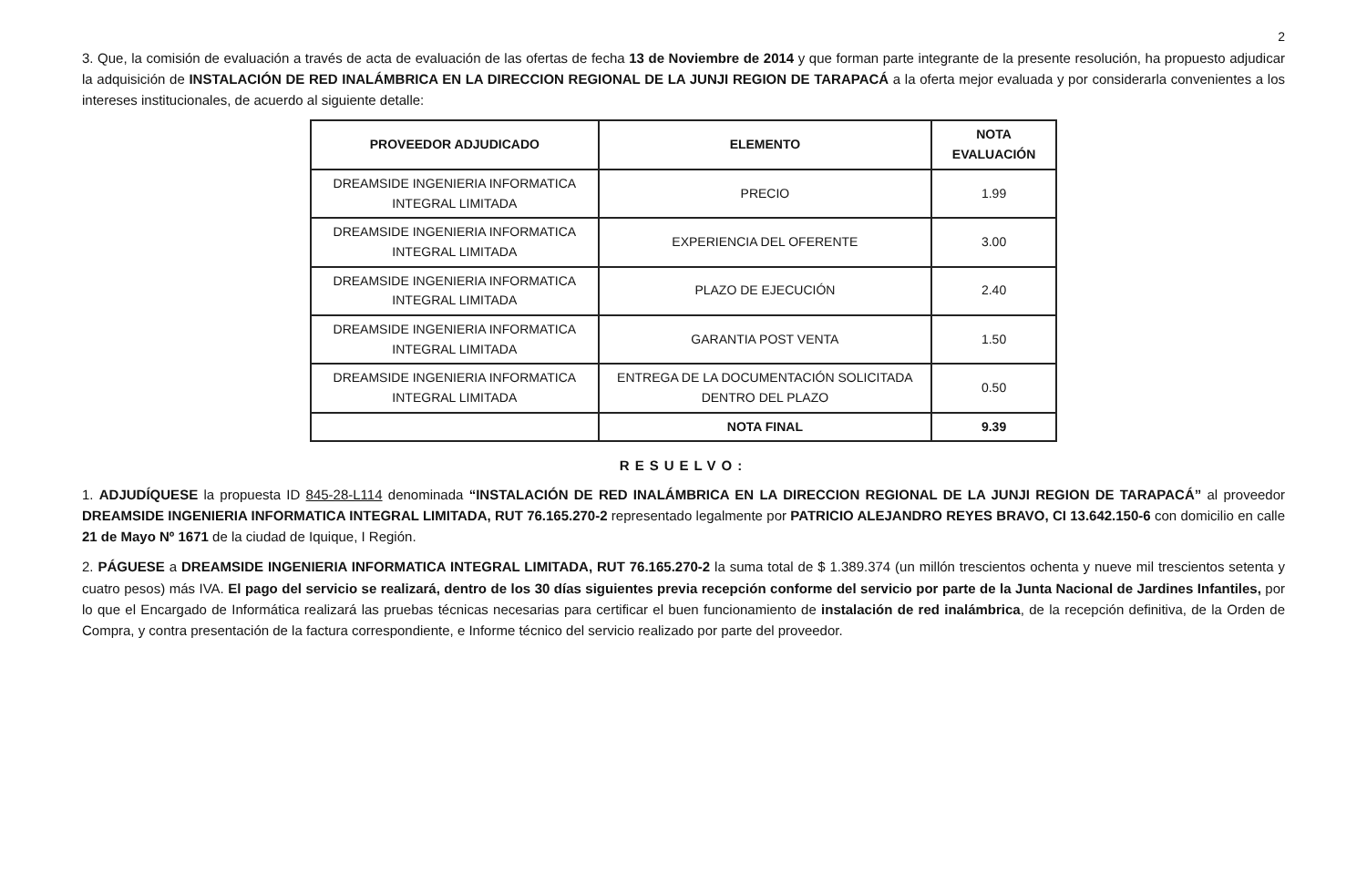2
3. Que, la comisión de evaluación a través de acta de evaluación de las ofertas de fecha 13 de Noviembre de 2014 y que forman parte integrante de la presente resolución, ha propuesto adjudicar la adquisición de INSTALACIÓN DE RED INALÁMBRICA EN LA DIRECCION REGIONAL DE LA JUNJI REGION DE TARAPACÁ a la oferta mejor evaluada y por considerarla convenientes a los intereses institucionales, de acuerdo al siguiente detalle:
| PROVEEDOR ADJUDICADO | ELEMENTO | NOTA EVALUACIÓN |
| --- | --- | --- |
| DREAMSIDE INGENIERIA INFORMATICA INTEGRAL LIMITADA | PRECIO | 1.99 |
| DREAMSIDE INGENIERIA INFORMATICA INTEGRAL LIMITADA | EXPERIENCIA DEL OFERENTE | 3.00 |
| DREAMSIDE INGENIERIA INFORMATICA INTEGRAL LIMITADA | PLAZO DE EJECUCIÓN | 2.40 |
| DREAMSIDE INGENIERIA INFORMATICA INTEGRAL LIMITADA | GARANTIA POST VENTA | 1.50 |
| DREAMSIDE INGENIERIA INFORMATICA INTEGRAL LIMITADA | ENTREGA DE LA DOCUMENTACIÓN SOLICITADA DENTRO DEL PLAZO | 0.50 |
| | NOTA FINAL | 9.39 |
RESUELVO:
1. ADJUDÍQUESE la propuesta ID 845-28-L114 denominada “INSTALACIÓN DE RED INALÁMBRICA EN LA DIRECCION REGIONAL DE LA JUNJI REGION DE TARAPACÁ” al proveedor DREAMSIDE INGENIERIA INFORMATICA INTEGRAL LIMITADA, RUT 76.165.270-2 representado legalmente por PATRICIO ALEJANDRO REYES BRAVO, CI 13.642.150-6 con domicilio en calle 21 de Mayo Nº 1671 de la ciudad de Iquique, I Región.
2. PÁGUESE a DREAMSIDE INGENIERIA INFORMATICA INTEGRAL LIMITADA, RUT 76.165.270-2 la suma total de $ 1.389.374 (un millón trescientos ochenta y nueve mil trescientos setenta y cuatro pesos) más IVA. El pago del servicio se realizará, dentro de los 30 días siguientes previa recepción conforme del servicio por parte de la Junta Nacional de Jardines Infantiles, por lo que el Encargado de Informática realizará las pruebas técnicas necesarias para certificar el buen funcionamiento de instalación de red inalámbrica, de la recepción definitiva, de la Orden de Compra, y contra presentación de la factura correspondiente, e Informe técnico del servicio realizado por parte del proveedor.